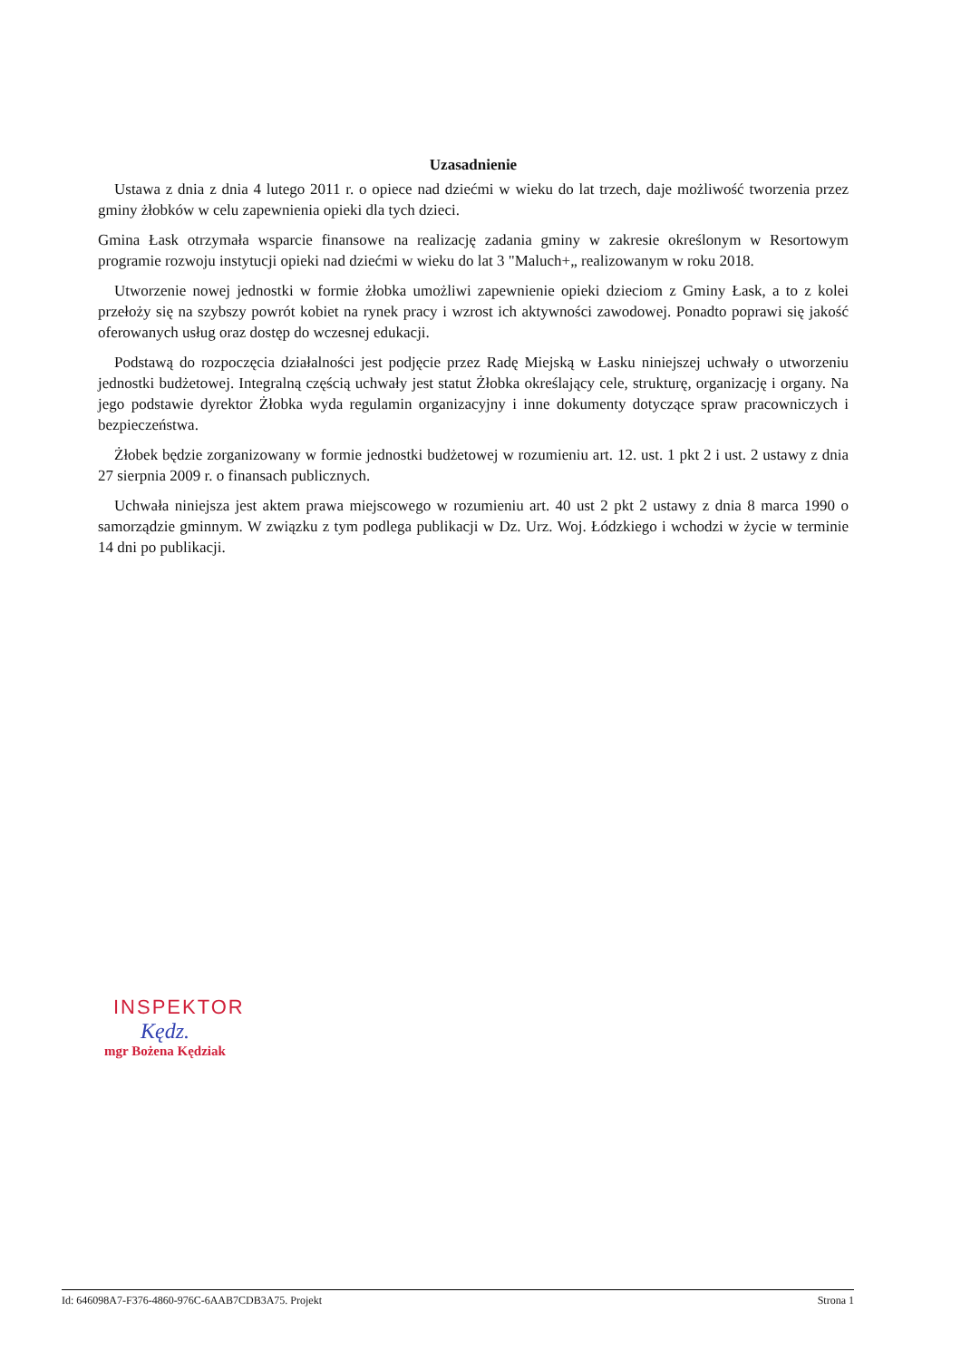Uzasadnienie
Ustawa z dnia z dnia 4 lutego 2011 r. o opiece nad dziećmi w wieku do lat trzech, daje możliwość tworzenia przez gminy żłobków w celu zapewnienia opieki dla tych dzieci.
Gmina Łask otrzymała wsparcie finansowe na realizację zadania gminy w zakresie określonym w Resortowym programie rozwoju instytucji opieki nad dziećmi w wieku do lat 3 "Maluch+„ realizowanym w roku 2018.
Utworzenie nowej jednostki w formie żłobka umożliwi zapewnienie opieki dzieciom z Gminy Łask, a to z kolei przełoży się na szybszy powrót kobiet na rynek pracy i wzrost ich aktywności zawodowej. Ponadto poprawi się jakość oferowanych usług oraz dostęp do wczesnej edukacji.
Podstawą do rozpoczęcia działalności jest podjęcie przez Radę Miejską w Łasku niniejszej uchwały o utworzeniu jednostki budżetowej. Integralną częścią uchwały jest statut Żłobka określający cele, strukturę, organizację i organy. Na jego podstawie dyrektor Żłobka wyda regulamin organizacyjny i inne dokumenty dotyczące spraw pracowniczych i bezpieczeństwa.
Żłobek będzie zorganizowany w formie jednostki budżetowej w rozumieniu art. 12. ust. 1 pkt 2 i ust. 2 ustawy z dnia 27 sierpnia 2009 r. o finansach publicznych.
Uchwała niniejsza jest aktem prawa miejscowego w rozumieniu art. 40 ust 2 pkt 2 ustawy z dnia 8 marca 1990 o samorządzie gminnym. W związku z tym podlega publikacji w Dz. Urz. Woj. Łódzkiego i wchodzi w życie w terminie 14 dni po publikacji.
INSPEKTOR
Kędz.
mgr Bożena Kędziak
Id: 646098A7-F376-4860-976C-6AAB7CDB3A75. Projekt Strona 1